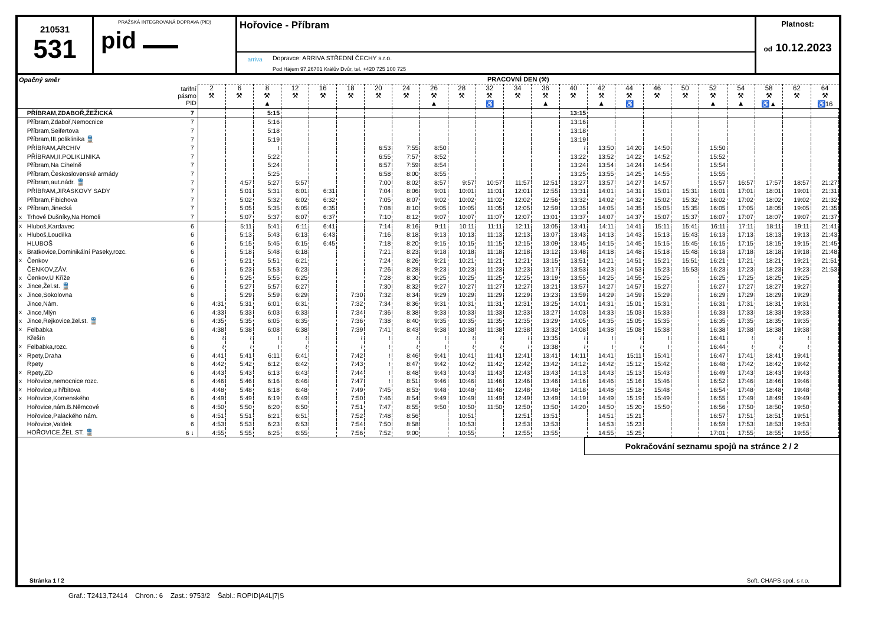210531
531
PRAŽSKÁ INTEGROVANÁ DOPRAVA (PID)
pid ▬▬▬
Hořovice - Příbram
arriva
Dopravce: ARRIVA STŘEDNÍ ČECHY s.r.o.
Pod Hájem 97,26701 Králův Dvůr, tel. +420 725 100 725
Platnost:
od 10.12.2023
| Opačný směr | | | PRACOVNÍ DEN (⚒) | | | | | | | | | | | | | | | | | | | | | | |
| --- | --- | --- | --- | --- | --- | --- | --- | --- | --- | --- | --- | --- | --- | --- | --- | --- | --- | --- | --- | --- | --- | --- | --- | --- | --- |
| | | tarifní pásmo PID | 2 ⚒ | 6 ⚒ | 8 ⚒ ▲ | 12 ⚒ | 16 ⚒ | 18 ⚒ | 20 ⚒ | 24 ⚒ | 26 ⚒ ▲ | 28 ⚒ | 32 ⚒ ♿ | 34 ⚒ | 36 ⚒ ▲ | 40 ⚒ | 42 ⚒ ▲ | 44 ⚒ ♿ | 46 ⚒ | 50 ⚒ | 52 ⚒ ▲ | 54 ⚒ ▲ | 58 ⚒ ♿▲ | 62 ⚒ | 64 ⚒ ♿16 |
| | PŘÍBRAM,ZDABOŘ,ŽEŽICKÁ | 7 | | | 5:15 | | | | | | | | | | | 13:15 | | | | | | | | | |
| | Příbram,Zdaboř,Nemocnice | 7 | | | 5:16 | | | | | | | | | | | 13:16 | | | | | | | | | |
| | Příbram,Seifertova | 7 | | | 5:18 | | | | | | | | | | | 13:18 | | | | | | | | | |
| | Příbram,III.poliklinika 🚆 | 7 | | | 5:19 | | | | | | | | | | | 13:19 | | | | | | | | | |
| | PŘÍBRAM,ARCHIV | 7 | | | ≀ | | | | 6:53 | 7:55 | 8:50 | | | | | ≀ | 13:50 | 14:20 | 14:50 | | 15:50 | | | | |
| | PŘÍBRAM,II.POLIKLINIKA | 7 | | | 5:22 | | | | 6:55 | 7:57 | 8:52 | | | | | 13:22 | 13:52 | 14:22 | 14:52 | | 15:52 | | | | |
| | Příbram,Na Cihelně | 7 | | | 5:24 | | | | 6:57 | 7:59 | 8:54 | | | | | 13:24 | 13:54 | 14:24 | 14:54 | | 15:54 | | | | |
| | Příbram,Československé armády | 7 | | | 5:25 | | | | 6:58 | 8:00 | 8:55 | | | | | 13:25 | 13:55 | 14:25 | 14:55 | | 15:55 | | | | |
| | Příbram,aut.nádr. 🚆 | 7 | | 4:57 | 5:27 | 5:57 | | | 7:00 | 8:02 | 8:57 | 9:57 | 10:57 | 11:57 | 12:51 | 13:27 | 13:57 | 14:27 | 14:57 | | 15:57 | 16:57 | 17:57 | 18:57 | 21:27 |
| | PŘÍBRAM,JIRÁSKOVY SADY | 7 | | 5:01 | 5:31 | 6:01 | 6:31 | | 7:04 | 8:06 | 9:01 | 10:01 | 11:01 | 12:01 | 12:55 | 13:31 | 14:01 | 14:31 | 15:01 | 15:31 | 16:01 | 17:01 | 18:01 | 19:01 | 21:31 |
| | Příbram,Fibichova | 7 | | 5:02 | 5:32 | 6:02 | 6:32 | | 7:05 | 8:07 | 9:02 | 10:02 | 11:02 | 12:02 | 12:56 | 13:32 | 14:02 | 14:32 | 15:02 | 15:32 | 16:02 | 17:02 | 18:02 | 19:02 | 21:32 |
| x | Příbram,Jinecká | 7 | | 5:05 | 5:35 | 6:05 | 6:35 | | 7:08 | 8:10 | 9:05 | 10:05 | 11:05 | 12:05 | 12:59 | 13:35 | 14:05 | 14:35 | 15:05 | 15:35 | 16:05 | 17:05 | 18:05 | 19:05 | 21:35 |
| x | Trhové Dušníky,Na Homoli | 7 | | 5:07 | 5:37 | 6:07 | 6:37 | | 7:10 | 8:12 | 9:07 | 10:07 | 11:07 | 12:07 | 13:01 | 13:37 | 14:07 | 14:37 | 15:07 | 15:37 | 16:07 | 17:07 | 18:07 | 19:07 | 21:37 |
| x | Hluboš,Kardavec | 6 | | 5:11 | 5:41 | 6:11 | 6:41 | | 7:14 | 8:16 | 9:11 | 10:11 | 11:11 | 12:11 | 13:05 | 13:41 | 14:11 | 14:41 | 15:11 | 15:41 | 16:11 | 17:11 | 18:11 | 19:11 | 21:41 |
| x | Hluboš,Loudilka | 6 | | 5:13 | 5:43 | 6:13 | 6:43 | | 7:16 | 8:18 | 9:13 | 10:13 | 11:13 | 12:13 | 13:07 | 13:43 | 14:13 | 14:43 | 15:13 | 15:43 | 16:13 | 17:13 | 18:13 | 19:13 | 21:43 |
| | HLUBOŠ | 6 | | 5:15 | 5:45 | 6:15 | 6:45 | | 7:18 | 8:20 | 9:15 | 10:15 | 11:15 | 12:15 | 13:09 | 13:45 | 14:15 | 14:45 | 15:15 | 15:45 | 16:15 | 17:15 | 18:15 | 19:15 | 21:45 |
| x | Bratkovice,Dominikální Paseky,rozc. | 6 | | 5:18 | 5:48 | 6:18 | | | 7:21 | 8:23 | 9:18 | 10:18 | 11:18 | 12:18 | 13:12 | 13:48 | 14:18 | 14:48 | 15:18 | 15:48 | 16:18 | 17:18 | 18:18 | 19:18 | 21:48 |
| x | Čenkov | 6 | | 5:21 | 5:51 | 6:21 | | | 7:24 | 8:26 | 9:21 | 10:21 | 11:21 | 12:21 | 13:15 | 13:51 | 14:21 | 14:51 | 15:21 | 15:51 | 16:21 | 17:21 | 18:21 | 19:21 | 21:51 |
| | ČENKOV,ZÁV. | 6 | | 5:23 | 5:53 | 6:23 | | | 7:26 | 8:28 | 9:23 | 10:23 | 11:23 | 12:23 | 13:17 | 13:53 | 14:23 | 14:53 | 15:23 | 15:53 | 16:23 | 17:23 | 18:23 | 19:23 | 21:53 |
| x | Čenkov,U Kříže | 6 | | 5:25 | 5:55 | 6:25 | | | 7:28 | 8:30 | 9:25 | 10:25 | 11:25 | 12:25 | 13:19 | 13:55 | 14:25 | 14:55 | 15:25 | | 16:25 | 17:25 | 18:25 | 19:25 | |
| x | Jince,Žel.st. 🚆 | 6 | | 5:27 | 5:57 | 6:27 | | | 7:30 | 8:32 | 9:27 | 10:27 | 11:27 | 12:27 | 13:21 | 13:57 | 14:27 | 14:57 | 15:27 | | 16:27 | 17:27 | 18:27 | 19:27 | |
| x | Jince,Sokolovna | 6 | | 5:29 | 5:59 | 6:29 | | 7:30 | 7:32 | 8:34 | 9:29 | 10:29 | 11:29 | 12:29 | 13:23 | 13:59 | 14:29 | 14:59 | 15:29 | | 16:29 | 17:29 | 18:29 | 19:29 | |
| | Jince,Nám. | 6 | 4:31 | 5:31 | 6:01 | 6:31 | | 7:32 | 7:34 | 8:36 | 9:31 | 10:31 | 11:31 | 12:31 | 13:25 | 14:01 | 14:31 | 15:01 | 15:31 | | 16:31 | 17:31 | 18:31 | 19:31 | |
| x | Jince,Mlýn | 6 | 4:33 | 5:33 | 6:03 | 6:33 | | 7:34 | 7:36 | 8:38 | 9:33 | 10:33 | 11:33 | 12:33 | 13:27 | 14:03 | 14:33 | 15:03 | 15:33 | | 16:33 | 17:33 | 18:33 | 19:33 | |
| x | Jince,Rejkovice,žel.st. 🚆 | 6 | 4:35 | 5:35 | 6:05 | 6:35 | | 7:36 | 7:38 | 8:40 | 9:35 | 10:35 | 11:35 | 12:35 | 13:29 | 14:05 | 14:35 | 15:05 | 15:35 | | 16:35 | 17:35 | 18:35 | 19:35 | |
| x | Felbabka | 6 | 4:38 | 5:38 | 6:08 | 6:38 | | 7:39 | 7:41 | 8:43 | 9:38 | 10:38 | 11:38 | 12:38 | 13:32 | 14:08 | 14:38 | 15:08 | 15:38 | | 16:38 | 17:38 | 18:38 | 19:38 | |
| | Křešín | 6 | ≀ | ≀ | ≀ | ≀ | | ≀ | ≀ | ≀ | ≀ | ≀ | ≀ | ≀ | 13:35 | ≀ | ≀ | ≀ | ≀ | | 16:41 | ≀ | ≀ | ≀ | |
| x | Felbabka,rozc. | 6 | ≀ | ≀ | ≀ | ≀ | | ≀ | ≀ | ≀ | ≀ | ≀ | ≀ | ≀ | 13:38 | ≀ | ≀ | ≀ | ≀ | | 16:44 | ≀ | ≀ | ≀ | |
| x | Rpety,Draha | 6 | 4:41 | 5:41 | 6:11 | 6:41 | | 7:42 | ≀ | 8:46 | 9:41 | 10:41 | 11:41 | 12:41 | 13:41 | 14:11 | 14:41 | 15:11 | 15:41 | | 16:47 | 17:41 | 18:41 | 19:41 | |
| | Rpety | 6 | 4:42 | 5:42 | 6:12 | 6:42 | | 7:43 | ≀ | 8:47 | 9:42 | 10:42 | 11:42 | 12:42 | 13:42 | 14:12 | 14:42 | 15:12 | 15:42 | | 16:48 | 17:42 | 18:42 | 19:42 | |
| x | Rpety,ZD | 6 | 4:43 | 5:43 | 6:13 | 6:43 | | 7:44 | ≀ | 8:48 | 9:43 | 10:43 | 11:43 | 12:43 | 13:43 | 14:13 | 14:43 | 15:13 | 15:43 | | 16:49 | 17:43 | 18:43 | 19:43 | |
| x | Hořovice,nemocnice rozc. | 6 | 4:46 | 5:46 | 6:16 | 6:46 | | 7:47 | ≀ | 8:51 | 9:46 | 10:46 | 11:46 | 12:46 | 13:46 | 14:16 | 14:46 | 15:16 | 15:46 | | 16:52 | 17:46 | 18:46 | 19:46 | |
| x | Hořovice,u hřbitova | 6 | 4:48 | 5:48 | 6:18 | 6:48 | | 7:49 | 7:45 | 8:53 | 9:48 | 10:48 | 11:48 | 12:48 | 13:48 | 14:18 | 14:48 | 15:18 | 15:48 | | 16:54 | 17:48 | 18:48 | 19:48 | |
| x | Hořovice,Komenského | 6 | 4:49 | 5:49 | 6:19 | 6:49 | | 7:50 | 7:46 | 8:54 | 9:49 | 10:49 | 11:49 | 12:49 | 13:49 | 14:19 | 14:49 | 15:19 | 15:49 | | 16:55 | 17:49 | 18:49 | 19:49 | |
| | Hořovice,nám.B.Němcové | 6 | 4:50 | 5:50 | 6:20 | 6:50 | | 7:51 | 7:47 | 8:55 | 9:50 | 10:50 | 11:50 | 12:50 | 13:50 | 14:20 | 14:50 | 15:20 | 15:50 | | 16:56 | 17:50 | 18:50 | 19:50 | |
| | Hořovice,Palackého nám. | 6 | 4:51 | 5:51 | 6:21 | 6:51 | | 7:52 | 7:48 | 8:56 | | 10:51 | | 12:51 | 13:51 | | 14:51 | 15:21 | | | 16:57 | 17:51 | 18:51 | 19:51 | |
| | Hořovice,Valdek | 6 | 4:53 | 5:53 | 6:23 | 6:53 | | 7:54 | 7:50 | 8:58 | | 10:53 | | 12:53 | 13:53 | | 14:53 | 15:23 | | | 16:59 | 17:53 | 18:53 | 19:53 | |
| | HOŘOVICE,ŽEL.ST. 🚆 | 6 ↓ | 4:55 | 5:55 | 6:25 | 6:55 | | 7:56 | 7:52 | 9:00 | | 10:55 | | 12:55 | 13:55 | | 14:55 | 15:25 | | | 17:01 | 17:55 | 18:55 | 19:55 | |
Pokračování seznamu spojů na stránce 2 / 2
Stránka 1 / 2 Soft. CHAPS spol. s r.o.
Graf.: T2413,T2414 Chron.: 6 Zast.: 9753/2 Šabl.: ROPID|A4L|7|S